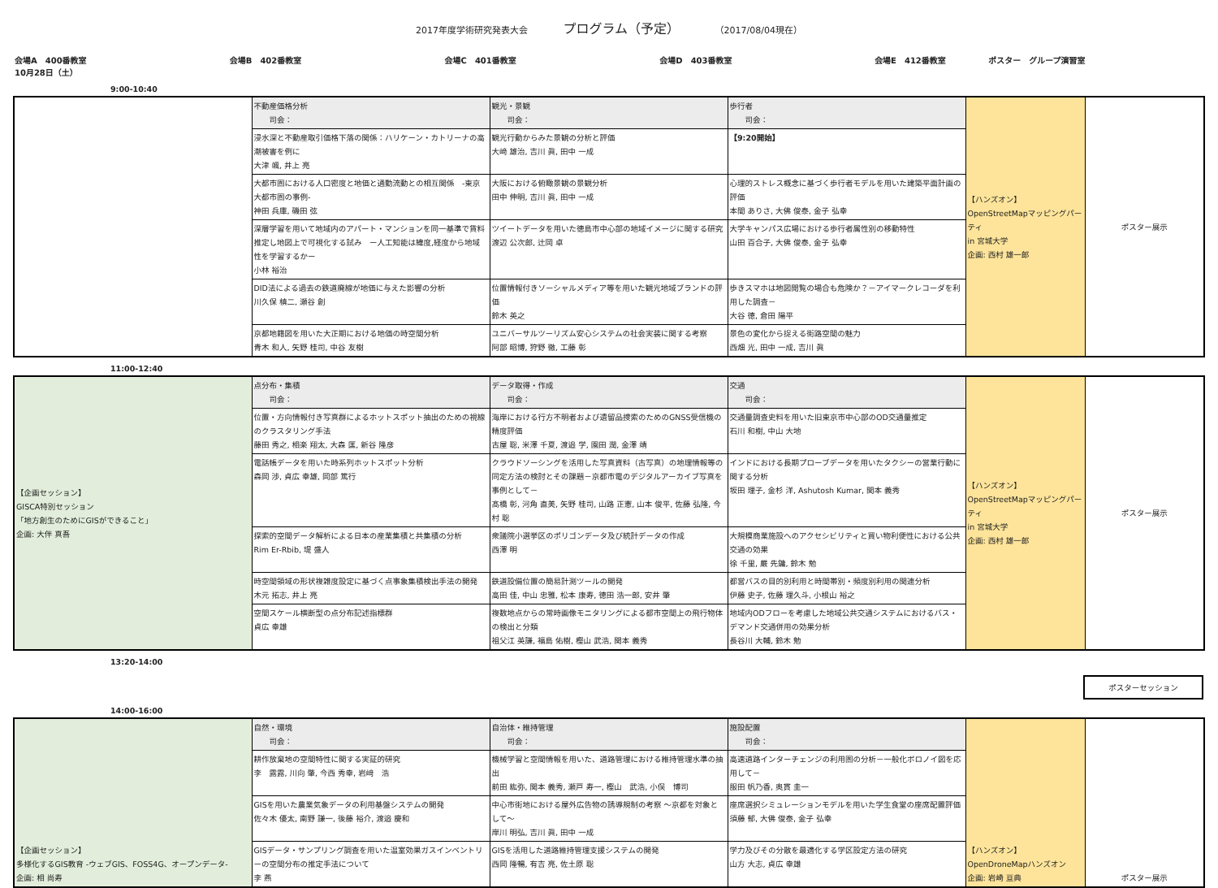2017年度学術研究発表大会 プログラム（予定） （2017/08/04現在）
会場A　400番教室
10月28日（土）
会場B　402番教室 会場C　401番教室 会場D　403番教室 会場E　412番教室 ポスター　グループ演習室
9:00-10:40
| | 不動産価格分析 司会： | 観光・景観 司会： | 歩行者 司会： | 【ハンズオン】 OpenStreetMapマッピングパーティ in 宮城大学 企画: 西村 雄一郎 | ポスター展示 |
| | 浸水深と不動産取引価格下落の関係：ハリケーン・カトリーナの高潮被害を例に 大津 颯, 井上 亮 | 観光行動からみた景観の分析と評価 大﨑 雄治, 吉川 眞, 田中 一成 | 【9:20開始】 | | |
| | 大都市圏における人口密度と地価と通勤流動との相互関係 -東京大都市圏の事例- 神田 兵庫, 磯田 弦 | 大阪における俯瞰景観の景観分析 田中 伸明, 吉川 眞, 田中 一成 | 心理的ストレス概念に基づく歩行者モデルを用いた建築平面計画の評価 本間 ありさ, 大佛 俊泰, 金子 弘幸 | | |
| | 深層学習を用いて地域内のアパート・マンションを同一基準で賃料推定し地図上で可視化する試み ー人工知能は緯度,経度から地域性を学習するかー 小林 裕治 | ツイートデータを用いた徳島市中心部の地域イメージに関する研究 渡辺 公次郎, 辻岡 卓 | 大学キャンパス広場における歩行者属性別の移動特性 山田 百合子, 大佛 俊泰, 金子 弘幸 | | |
| | DID法による過去の鉄道廃線が地価に与えた影響の分析 川久保 槙二, 瀬谷 創 | 位置情報付きソーシャルメディア等を用いた観光地域ブランドの評価 鈴木 英之 | 歩きスマホは地図閲覧の場合も危険か？－アイマークレコーダを利用した調査－ 大谷 徳, 倉田 陽平 | | |
| | 京都地籍図を用いた大正期における地価の時空間分析 青木 和人, 矢野 桂司, 中谷 友樹 | ユニバーサルツーリズム安心システムの社会実装に関する考察 阿部 昭博, 狩野 徹, 工藤 彰 | 景色の変化から捉える街路空間の魅力 西畑 光, 田中 一成, 吉川 眞 | | |
11:00-12:40
| 【企画セッション】 GISCA特別セッション 「地方創生のためにGISができること」 企画: 大伴 真吾 | 点分布・集積 司会： | データ取得・作成 司会： | 交通 司会： | 【ハンズオン】 OpenStreetMapマッピングパーティ in 宮城大学 企画: 西村 雄一郎 | ポスター展示 |
| | 位置・方向情報付き写真群によるホットスポット抽出のための視線のクラスタリング手法 藤田 秀之, 相楽 翔太, 大森 匡, 新谷 隆彦 | 海岸における行方不明者および遺留品捜索のためのGNSS受信機の精度評価 古屋 聡, 米澤 千夏, 渡邉 学, 園田 潤, 金澤 靖 | 交通量調査史料を用いた旧東京市中心部のOD交通量推定 石川 和樹, 中山 大地 | | |
| | 電話帳データを用いた時系列ホットスポット分析 森岡 渉, 貞広 幸雄, 岡部 篤行 | クラウドソーシングを活用した写真資料（古写真）の地理情報等の同定方法の検討とその課題－京都市電のデジタルアーカイブ写真を事例として－ 髙橋 彰, 河角 直美, 矢野 桂司, 山路 正憲, 山本 俊平, 佐藤 弘隆, 今村 聡 | インドにおける長期プローブデータを用いたタクシーの営業行動に関する分析 坂田 理子, 金杉 洋, Ashutosh Kumar, 関本 義秀 | | |
| | 探索的空間データ解析による日本の産業集積と共集積の分析 Rim Er-Rbib, 堤 盛人 | 衆議院小選挙区のポリゴンデータ及び統計データの作成 西澤 明 | 大規模商業施設へのアクセシビリティと買い物利便性における公共交通の効果 徐 千里, 嚴 先鏞, 鈴木 勉 | | |
| | 時空間領域の形状複雑度設定に基づく点事象集積検出手法の開発 木元 拓志, 井上 亮 | 鉄道設備位置の簡易計測ツールの開発 高田 佳, 中山 忠雅, 松本 康寿, 徳田 浩一郎, 安井 肇 | 都営バスの目的別利用と時間帯別・頻度別利用の関連分析 伊藤 史子, 佐藤 理久斗, 小根山 裕之 | | |
| | 空間スケール横断型の点分布記述指標群 貞広 幸雄 | 複数地点からの常時画像モニタリングによる都市空間上の飛行物体の検出と分類 祖父江 英謙, 福島 佑樹, 樫山 武浩, 関本 義秀 | 地域内ODフローを考慮した地域公共交通システムにおけるバス・デマンド交通併用の効果分析 長谷川 大輔, 鈴木 勉 | | |
13:20-14:00
ポスターセッション
14:00-16:00
| 【企画セッション】 多様化するGIS教育 -ウェブGIS、FOSS4G、オープンデータ- 企画: 相 尚寿 | 自然・環境 司会： | 自治体・維持管理 司会： | 施設配置 司会： | 【ハンズオン】 OpenDroneMapハンズオン 企画: 岩崎 亘典 | ポスター展示 |
| | 耕作放棄地の空間特性に関する実証的研究 李 露露, 川向 肇, 今西 秀幸, 岩﨑 浩 | 機械学習と空間情報を用いた、道路管理における維持管理水準の抽出 前田 紘弥, 関本 義秀, 瀬戸 寿一, 樫山 武浩, 小俣 博司 | 高速道路インターチェンジの利用圏の分析－一般化ボロノイ図を応用して－ 服田 帆乃香, 奥貫 圭一 | | |
| | GISを用いた農業気象データの利用基盤システムの開発 佐々木 優太, 南野 謙一, 後藤 裕介, 渡邉 慶和 | 中心市街地における屋外広告物の誘導規制の考察 〜京都を対象として〜 岸川 明弘, 吉川 眞, 田中 一成 | 座席選択シミュレーションモデルを用いた学生食堂の座席配置評価 須藤 郁, 大佛 俊泰, 金子 弘幸 | | |
| | GISデータ・サンプリング調査を用いた温室効果ガスインベントリーの空間分布の推定手法について 李 燕 | GISを活用した道路維持管理支援システムの開発 西岡 隆暢, 有吉 亮, 佐土原 聡 | 学力及びその分散を最適化する学区設定方法の研究 山方 大志, 貞広 幸雄 | | |